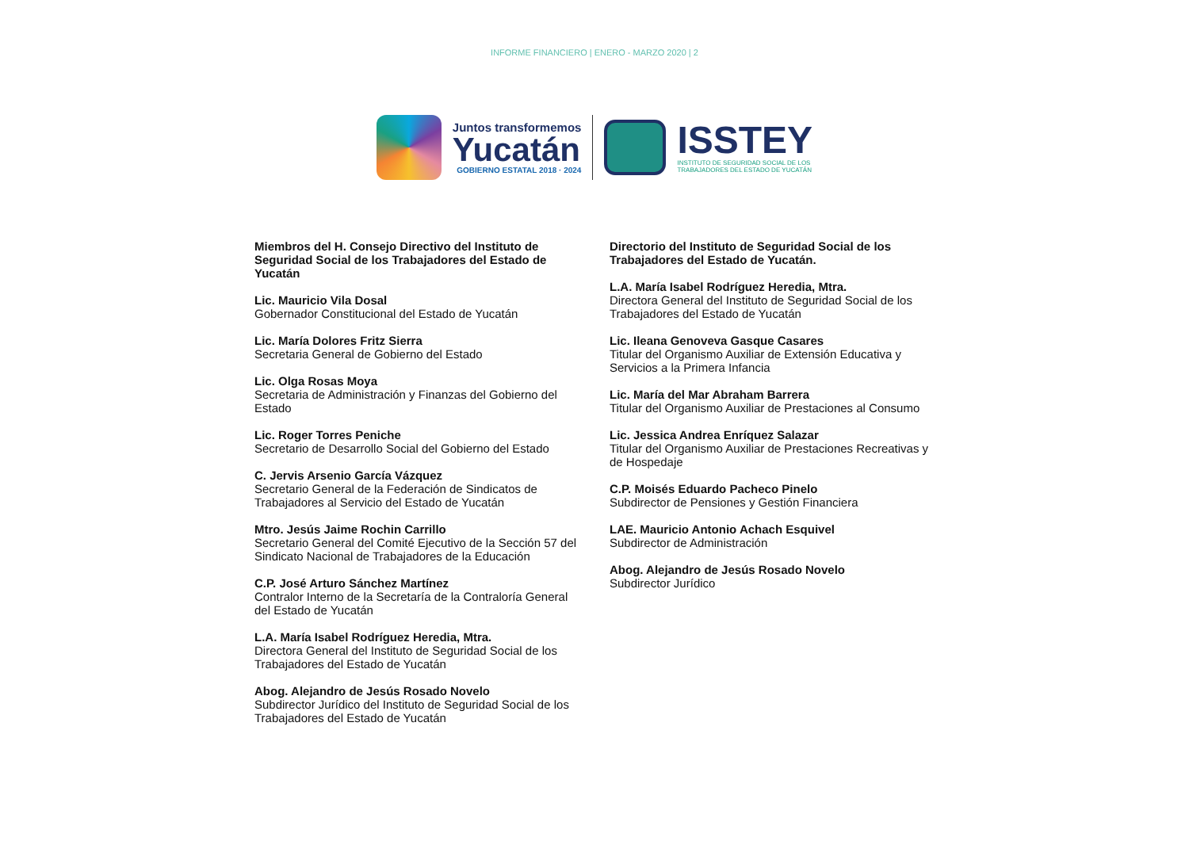INFORME FINANCIERO | ENERO - MARZO 2020 | 2
Juntos transformemos
Yucatán
GOBIERNO ESTATAL 2018 · 2024
ISSTEY
INSTITUTO DE SEGURIDAD SOCIAL DE LOS
TRABAJADORES DEL ESTADO DE YUCATÁN
Miembros del H. Consejo Directivo del Instituto de Seguridad Social de los Trabajadores del Estado de Yucatán
Lic. Mauricio Vila Dosal
Gobernador Constitucional del Estado de Yucatán
Lic. María Dolores Fritz Sierra
Secretaria General de Gobierno del Estado
Lic. Olga Rosas Moya
Secretaria de Administración y Finanzas del Gobierno del Estado
Lic. Roger Torres Peniche
Secretario de Desarrollo Social del Gobierno del Estado
C. Jervis Arsenio García Vázquez
Secretario General de la Federación de Sindicatos de Trabajadores al Servicio del Estado de Yucatán
Mtro. Jesús Jaime Rochin Carrillo
Secretario General del Comité Ejecutivo de la Sección 57 del Sindicato Nacional de Trabajadores de la Educación
C.P. José Arturo Sánchez Martínez
Contralor Interno de la Secretaría de la Contraloría General del Estado de Yucatán
L.A. María Isabel Rodríguez Heredia, Mtra.
Directora General del Instituto de Seguridad Social de los Trabajadores del Estado de Yucatán
Abog. Alejandro de Jesús Rosado Novelo
Subdirector Jurídico del Instituto de Seguridad Social de los Trabajadores del Estado de Yucatán
Directorio del Instituto de Seguridad Social de los Trabajadores del Estado de Yucatán.
L.A. María Isabel Rodríguez Heredia, Mtra.
Directora General del Instituto de Seguridad Social de los Trabajadores del Estado de Yucatán
Lic. Ileana Genoveva Gasque Casares
Titular del Organismo Auxiliar de Extensión Educativa y Servicios a la Primera Infancia
Lic. María del Mar Abraham Barrera
Titular del Organismo Auxiliar de Prestaciones al Consumo
Lic. Jessica Andrea Enríquez Salazar
Titular del Organismo Auxiliar de Prestaciones Recreativas y de Hospedaje
C.P. Moisés Eduardo Pacheco Pinelo
Subdirector de Pensiones y Gestión Financiera
LAE. Mauricio Antonio Achach Esquivel
Subdirector de Administración
Abog. Alejandro de Jesús Rosado Novelo
Subdirector Jurídico